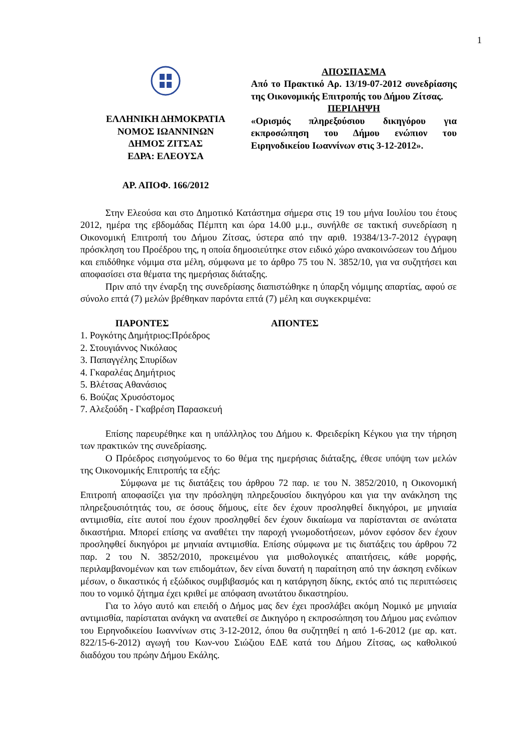1
ΕΛΛΗΝΙΚΗ ΔΗΜΟΚΡΑΤΙΑ
ΝΟΜΟΣ ΙΩΑΝΝΙΝΩΝ
ΔΗΜΟΣ ΖΙΤΣΑΣ
ΕΔΡΑ: ΕΛΕΟΥΣΑ
ΑΡ. ΑΠΟΦ. 166/2012
ΑΠΟΣΠΑΣΜΑ
Από το Πρακτικό Αρ. 13/19-07-2012 συνεδρίασης της Οικονομικής Επιτροπής του Δήμου Ζίτσας.
ΠΕΡΙΛΗΨΗ
«Ορισμός πληρεξούσιου δικηγόρου για εκπροσώπηση του Δήμου ενώπιον του Ειρηνοδικείου Ιωαννίνων στις 3-12-2012».
Στην Ελεούσα και στο Δημοτικό Κατάστημα σήμερα στις 19 του μήνα Ιουλίου του έτους 2012, ημέρα της εβδομάδας Πέμπτη και ώρα 14.00 μ.μ., συνήλθε σε τακτική συνεδρίαση η Οικονομική Επιτροπή του Δήμου Ζίτσας, ύστερα από την αριθ. 19384/13-7-2012 έγγραφη πρόσκληση του Προέδρου της, η οποία δημοσιεύτηκε στον ειδικό χώρο ανακοινώσεων του Δήμου και επιδόθηκε νόμιμα στα μέλη, σύμφωνα με το άρθρο 75 του Ν. 3852/10, για να συζητήσει και αποφασίσει στα θέματα της ημερήσιας διάταξης.
Πριν από την έναρξη της συνεδρίασης διαπιστώθηκε η ύπαρξη νόμιμης απαρτίας, αφού σε σύνολο επτά (7) μελών βρέθηκαν παρόντα επτά (7) μέλη και συγκεκριμένα:
ΠΑΡΟΝΤΕΣ ΑΠΟΝΤΕΣ
1. Ρογκότης Δημήτριος:Πρόεδρος
2. Στουγιάννος Νικόλαος
3. Παπαγγέλης Σπυρίδων
4. Γκαραλέας Δημήτριος
5. Βλέτσας Αθανάσιος
6. Βούζας Χρυσόστομος
7. Αλεξούδη - Γκαβρέση Παρασκευή
Επίσης παρευρέθηκε και η υπάλληλος του Δήμου κ. Φρειδερίκη Κέγκου για την τήρηση των πρακτικών της συνεδρίασης.
Ο Πρόεδρος εισηγούμενος το 6ο θέμα της ημερήσιας διάταξης, έθεσε υπόψη των μελών της Οικονομικής Επιτροπής τα εξής:
Σύμφωνα με τις διατάξεις του άρθρου 72 παρ. ιε του Ν. 3852/2010, η Οικονομική Επιτροπή αποφασίζει για την πρόσληψη πληρεξουσίου δικηγόρου και για την ανάκληση της πληρεξουσιότητάς του, σε όσους δήμους, είτε δεν έχουν προσληφθεί δικηγόροι, με μηνιαία αντιμισθία, είτε αυτοί που έχουν προσληφθεί δεν έχουν δικαίωμα να παρίστανται σε ανώτατα δικαστήρια. Μπορεί επίσης να αναθέτει την παροχή γνωμοδοτήσεων, μόνον εφόσον δεν έχουν προσληφθεί δικηγόροι με μηνιαία αντιμισθία. Επίσης σύμφωνα με τις διατάξεις του άρθρου 72 παρ. 2 του Ν. 3852/2010, προκειμένου για μισθολογικές απαιτήσεις, κάθε μορφής, περιλαμβανομένων και των επιδομάτων, δεν είναι δυνατή η παραίτηση από την άσκηση ενδίκων μέσων, ο δικαστικός ή εξώδικος συμβιβασμός και η κατάργηση δίκης, εκτός από τις περιπτώσεις που το νομικό ζήτημα έχει κριθεί με απόφαση ανωτάτου δικαστηρίου.
Για το λόγο αυτό και επειδή ο Δήμος μας δεν έχει προσλάβει ακόμη Νομικό με μηνιαία αντιμισθία, παρίσταται ανάγκη να ανατεθεί σε Δικηγόρο η εκπροσώπηση του Δήμου μας ενώπιον του Ειρηνοδικείου Ιωαννίνων στις 3-12-2012, όπου θα συζητηθεί η από 1-6-2012 (με αρ. κατ. 822/15-6-2012) αγωγή του Κων-νου Σιώζιου ΕΔΕ κατά του Δήμου Ζίτσας, ως καθολικού διαδόχου του πρώην Δήμου Εκάλης.